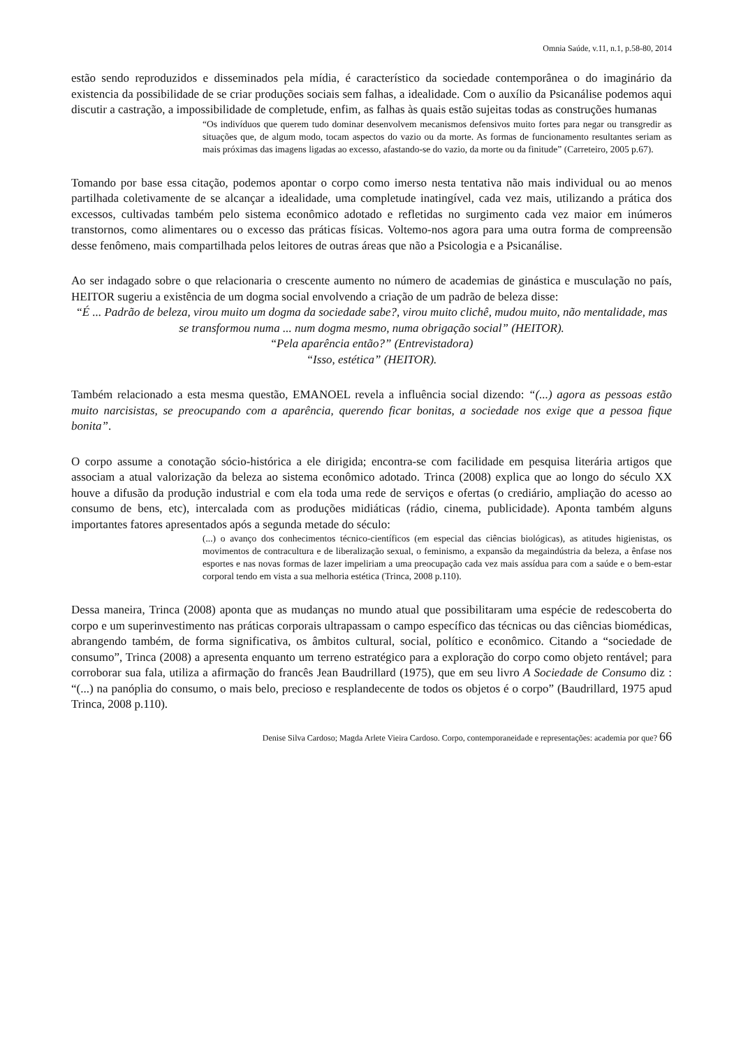Omnia Saúde, v.11, n.1, p.58-80, 2014
estão sendo reproduzidos e disseminados pela mídia, é característico da sociedade contemporânea o do imaginário da existencia da possibilidade de se criar produções sociais sem falhas, a idealidade. Com o auxílio da Psicanálise podemos aqui discutir a castração, a impossibilidade de completude, enfim, as falhas às quais estão sujeitas todas as construções humanas
“Os indivíduos que querem tudo dominar desenvolvem mecanismos defensivos muito fortes para negar ou transgredir as situações que, de algum modo, tocam aspectos do vazio ou da morte. As formas de funcionamento resultantes seriam as mais próximas das imagens ligadas ao excesso, afastando-se do vazio, da morte ou da finitude” (Carreteiro, 2005 p.67).
Tomando por base essa citação, podemos apontar o corpo como imerso nesta tentativa não mais individual ou ao menos partilhada coletivamente de se alcançar a idealidade, uma completude inatingível, cada vez mais, utilizando a prática dos excessos, cultivadas também pelo sistema econômico adotado e refletidas no surgimento cada vez maior em inúmeros transtornos, como alimentares ou o excesso das práticas físicas. Voltemo-nos agora para uma outra forma de compreensão desse fenômeno, mais compartilhada pelos leitores de outras áreas que não a Psicologia e a Psicanálise.
Ao ser indagado sobre o que relacionaria o crescente aumento no número de academias de ginástica e musculação no país, HEITOR sugeriu a existência de um dogma social envolvendo a criação de um padrão de beleza disse:
“É ... Padrão de beleza, virou muito um dogma da sociedade sabe?, virou muito clichê, mudou muito, não mentalidade, mas se transformou numa ... num dogma mesmo, numa obrigação social” (HEITOR).
“Pela aparência então?” (Entrevistadora)
“Isso, estética” (HEITOR).
Também relacionado a esta mesma questão, EMANOEL revela a influência social dizendo: “(...) agora as pessoas estão muito narcisistas, se preocupando com a aparência, querendo ficar bonitas, a sociedade nos exige que a pessoa fique bonita”.
O corpo assume a conotação sócio-histórica a ele dirigida; encontra-se com facilidade em pesquisa literária artigos que associam a atual valorização da beleza ao sistema econômico adotado. Trinca (2008) explica que ao longo do século XX houve a difusão da produção industrial e com ela toda uma rede de serviços e ofertas (o crediário, ampliação do acesso ao consumo de bens, etc), intercalada com as produções midiáticas (rádio, cinema, publicidade). Aponta também alguns importantes fatores apresentados após a segunda metade do século:
(...) o avanço dos conhecimentos técnico-científicos (em especial das ciências biológicas), as atitudes higienistas, os movimentos de contracultura e de liberalização sexual, o feminismo, a expansão da megaindústria da beleza, a ênfase nos esportes e nas novas formas de lazer impeliriam a uma preocupação cada vez mais assídua para com a saúde e o bem-estar corporal tendo em vista a sua melhoria estética (Trinca, 2008 p.110).
Dessa maneira, Trinca (2008) aponta que as mudanças no mundo atual que possibilitaram uma espécie de redescoberta do corpo e um superinvestimento nas práticas corporais ultrapassam o campo específico das técnicas ou das ciências biomédicas, abrangendo também, de forma significativa, os âmbitos cultural, social, político e econômico. Citando a “sociedade de consumo”, Trinca (2008) a apresenta enquanto um terreno estratégico para a exploração do corpo como objeto rentável; para corroborar sua fala, utiliza a afirmação do francês Jean Baudrillard (1975), que em seu livro A Sociedade de Consumo diz : “(...) na panóplia do consumo, o mais belo, precioso e resplandecente de todos os objetos é o corpo” (Baudrillard, 1975 apud Trinca, 2008 p.110).
Denise Silva Cardoso; Magda Arlete Vieira Cardoso. Corpo, contemporaneidade e representações: academia por que? 66